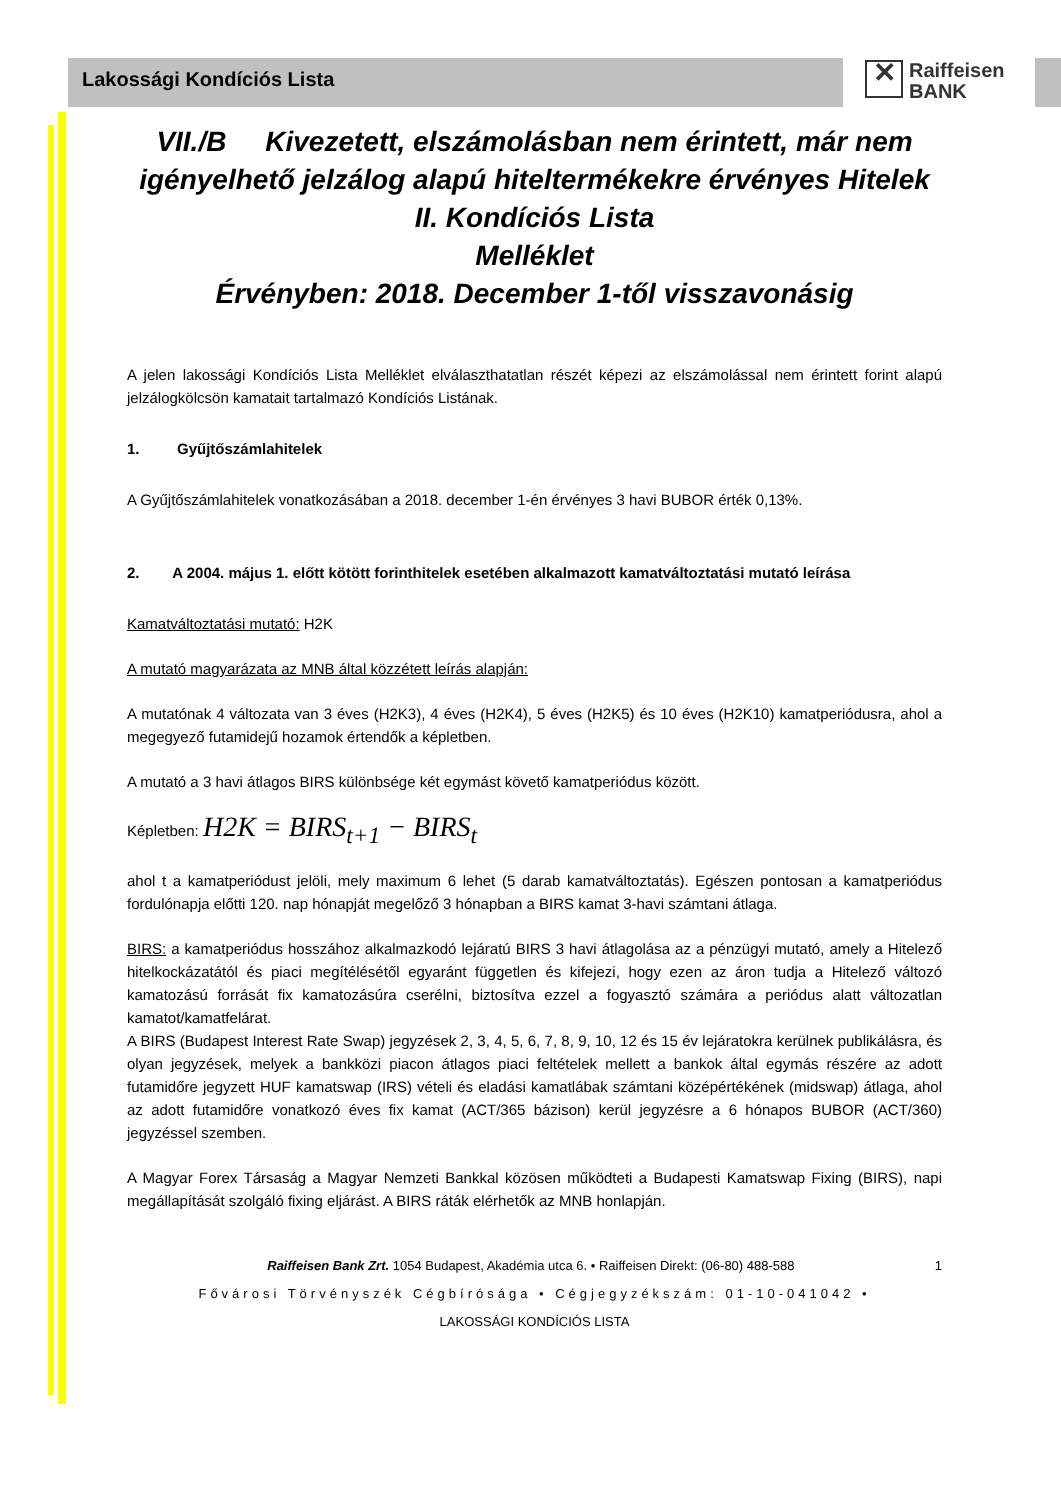✕ Raiffeisen
BANK
Lakossági Kondíciós Lista
VII./B Kivezetett, elszámolásban nem érintett, már nem igényelhető jelzálog alapú hiteltermékekre érvényes Hitelek II. Kondíciós Lista
Melléklet
Érvényben: 2018. December 1-től visszavonásig
A jelen lakossági Kondíciós Lista Melléklet elválaszthatatlan részét képezi az elszámolással nem érintett forint alapú jelzálogkölcsön kamatait tartalmazó Kondíciós Listának.
1. Gyűjtőszámlahitelek
A Gyűjtőszámlahitelek vonatkozásában a 2018. december 1-én érvényes 3 havi BUBOR érték 0,13%.
2. A 2004. május 1. előtt kötött forinthitelek esetében alkalmazott kamatváltoztatási mutató leírása
Kamatváltoztatási mutató: H2K
A mutató magyarázata az MNB által közzétett leírás alapján:
A mutatónak 4 változata van 3 éves (H2K3), 4 éves (H2K4), 5 éves (H2K5) és 10 éves (H2K10) kamatperiódusra, ahol a megegyező futamidejű hozamok értendők a képletben.
A mutató a 3 havi átlagos BIRS különbsége két egymást követő kamatperiódus között.
Képletben: H2K = BIRS<sub>t+1</sub> − BIRS<sub>t</sub>
ahol t a kamatperiódust jelöli, mely maximum 6 lehet (5 darab kamatváltoztatás). Egészen pontosan a kamatperiódus fordulónapja előtti 120. nap hónapját megelőző 3 hónapban a BIRS kamat 3-havi számtani átlaga.
BIRS: a kamatperiódus hosszához alkalmazkodó lejáratú BIRS 3 havi átlagolása az a pénzügyi mutató, amely a Hitelező hitelkockázatától és piaci megítélésétől egyaránt független és kifejezi, hogy ezen az áron tudja a Hitelező változó kamatozású forrását fix kamatozásúra cserélni, biztosítva ezzel a fogyasztó számára a periódus alatt változatlan kamatot/kamatfelárat.
A BIRS (Budapest Interest Rate Swap) jegyzések 2, 3, 4, 5, 6, 7, 8, 9, 10, 12 és 15 év lejáratokra kerülnek publikálásra, és olyan jegyzések, melyek a bankközi piacon átlagos piaci feltételek mellett a bankok által egymás részére az adott futamidőre jegyzett HUF kamatswap (IRS) vételi és eladási kamatlábak számtani középértékének (midswap) átlaga, ahol az adott futamidőre vonatkozó éves fix kamat (ACT/365 bázison) kerül jegyzésre a 6 hónapos BUBOR (ACT/360) jegyzéssel szemben.
A Magyar Forex Társaság a Magyar Nemzeti Bankkal közösen működteti a Budapesti Kamatswap Fixing (BIRS), napi megállapítását szolgáló fixing eljárást. A BIRS ráták elérhetők az MNB honlapján.
Raiffeisen Bank Zrt. 1054 Budapest, Akadémia utca 6. • Raiffeisen Direkt: (06-80) 488-588 1
Fővárosi Törvényszék Cégbírósága • Cégjegyzékszám: 01-10-041042 •
LAKOSSÁGI KONDÍCIÓS LISTA